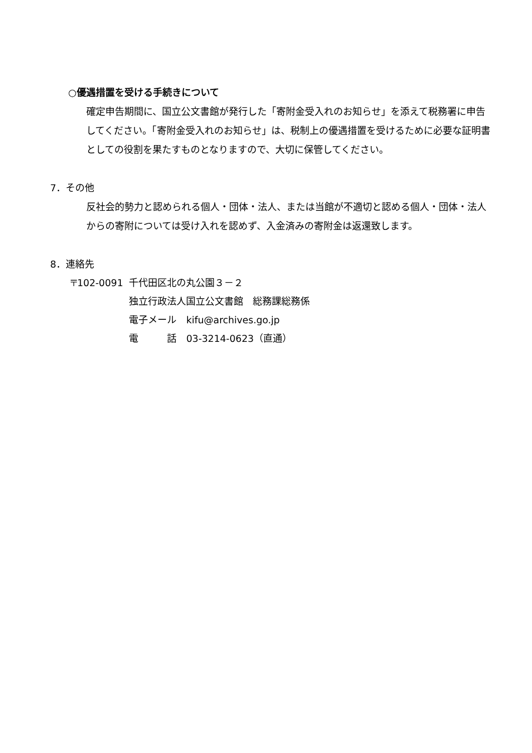○優遇措置を受ける手続きについて
確定申告期間に、国立公文書館が発行した「寄附金受入れのお知らせ」を添えて税務署に申告してください。「寄附金受入れのお知らせ」は、税制上の優遇措置を受けるために必要な証明書としての役割を果たすものとなりますので、大切に保管してください。
7．その他
反社会的勢力と認められる個人・団体・法人、または当館が不適切と認める個人・団体・法人からの寄附については受け入れを認めず、入金済みの寄附金は返還致します。
8．連絡先
| 〒102-0091 | 千代田区北の丸公園３－２ |
| | 独立行政法人国立公文書館 総務課総務係 |
| | 電子メール kifu@archives.go.jp |
| | 電 話 03-3214-0623（直通） |